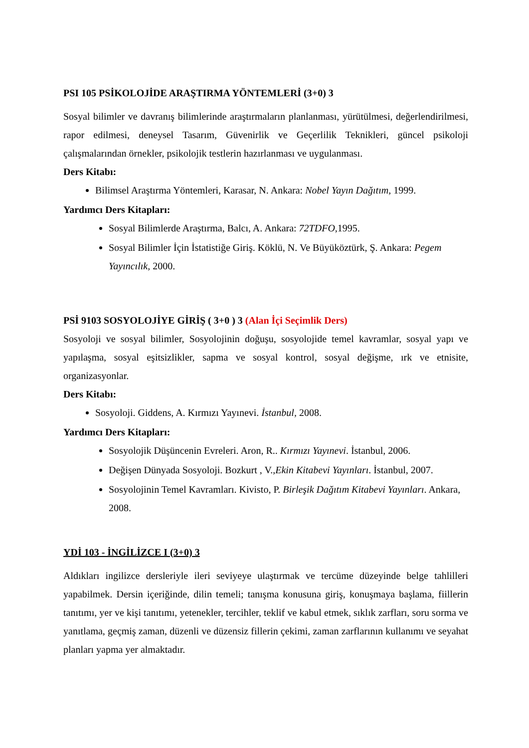PSI 105 PSİKOLOJİDE ARAŞTIRMA YÖNTEMLERİ (3+0) 3
Sosyal bilimler ve davranış bilimlerinde araştırmaların planlanması, yürütülmesi, değerlendirilmesi, rapor edilmesi, deneysel Tasarım, Güvenirlik ve Geçerlilik Teknikleri, güncel psikoloji çalışmalarından örnekler, psikolojik testlerin hazırlanması ve uygulanması.
Ders Kitabı:
Bilimsel Araştırma Yöntemleri, Karasar, N. Ankara: Nobel Yayın Dağıtım, 1999.
Yardımcı Ders Kitapları:
Sosyal Bilimlerde Araştırma, Balcı, A. Ankara: 72TDFO, 1995.
Sosyal Bilimler İçin İstatistiğe Giriş. Köklü, N. Ve Büyüköztürk, Ş. Ankara: Pegem Yayıncılık, 2000.
PSİ 9103 SOSYOLOJİYE GİRİŞ ( 3+0 ) 3 (Alan İçi Seçimlik Ders)
Sosyoloji ve sosyal bilimler, Sosyolojinin doğuşu, sosyolojide temel kavramlar, sosyal yapı ve yapılaşma, sosyal eşitsizlikler, sapma ve sosyal kontrol, sosyal değişme, ırk ve etnisite, organizasyonlar.
Ders Kitabı:
Sosyoloji. Giddens, A. Kırmızı Yayınevi. İstanbul, 2008.
Yardımcı Ders Kitapları:
Sosyolojik Düşüncenin Evreleri. Aron, R.. Kırmızı Yayınevi. İstanbul, 2006.
Değişen Dünyada Sosyoloji. Bozkurt , V.,Ekin Kitabevi Yayınları. İstanbul, 2007.
Sosyolojinin Temel Kavramları. Kivisto, P. Birleşik Dağıtım Kitabevi Yayınları. Ankara, 2008.
YDİ 103 - İNGİLİZCE I (3+0) 3
Aldıkları ingilizce dersleriyle ileri seviyeye ulaştırmak ve tercüme düzeyinde belge tahlilleri yapabilmek. Dersin içeriğinde, dilin temeli; tanışma konusuna giriş, konuşmaya başlama, fiillerin tanıtımı, yer ve kişi tanıtımı, yetenekler, tercihler, teklif ve kabul etmek, sıklık zarfları, soru sorma ve yanıtlama, geçmiş zaman, düzenli ve düzensiz fillerin çekimi, zaman zarflarının kullanımı ve seyahat planları yapma yer almaktadır.